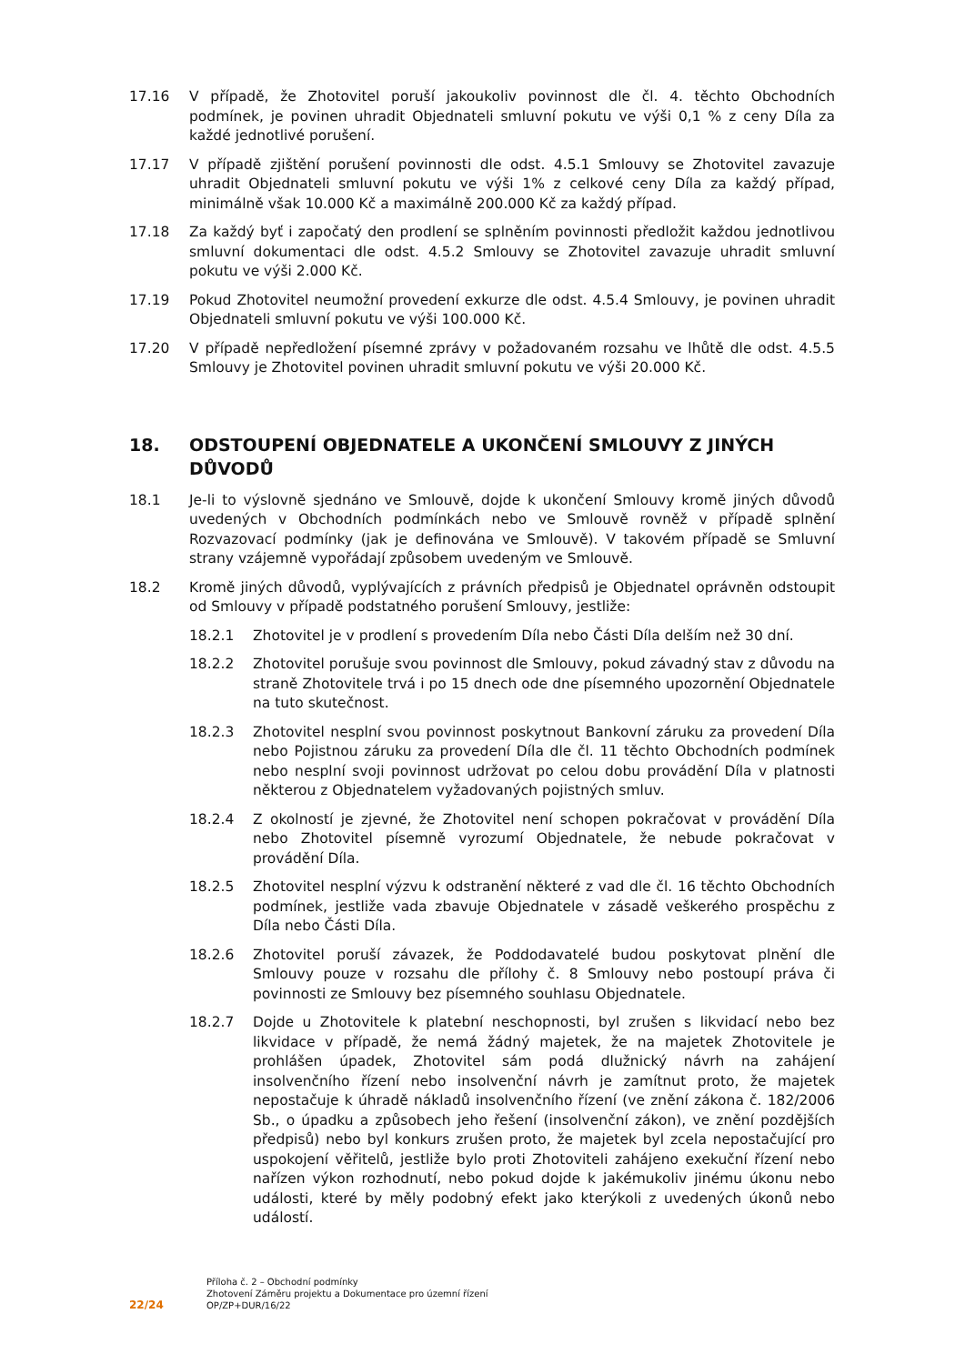17.16 V případě, že Zhotovitel poruší jakoukoliv povinnost dle čl. 4. těchto Obchodních podmínek, je povinen uhradit Objednateli smluvní pokutu ve výši 0,1 % z ceny Díla za každé jednotlivé porušení.
17.17 V případě zjištění porušení povinnosti dle odst. 4.5.1 Smlouvy se Zhotovitel zavazuje uhradit Objednateli smluvní pokutu ve výši 1% z celkové ceny Díla za každý případ, minimálně však 10.000 Kč a maximálně 200.000 Kč za každý případ.
17.18 Za každý byť i započatý den prodlení se splněním povinnosti předložit každou jednotlivou smluvní dokumentaci dle odst. 4.5.2 Smlouvy se Zhotovitel zavazuje uhradit smluvní pokutu ve výši 2.000 Kč.
17.19 Pokud Zhotovitel neumožní provedení exkurze dle odst. 4.5.4 Smlouvy, je povinen uhradit Objednateli smluvní pokutu ve výši 100.000 Kč.
17.20 V případě nepředložení písemné zprávy v požadovaném rozsahu ve lhůtě dle odst. 4.5.5 Smlouvy je Zhotovitel povinen uhradit smluvní pokutu ve výši 20.000 Kč.
18. ODSTOUPENÍ OBJEDNATELE A UKONČENÍ SMLOUVY Z JINÝCH DŮVODŮ
18.1 Je-li to výslovně sjednáno ve Smlouvě, dojde k ukončení Smlouvy kromě jiných důvodů uvedených v Obchodních podmínkách nebo ve Smlouvě rovněž v případě splnění Rozvazovací podmínky (jak je definována ve Smlouvě). V takovém případě se Smluvní strany vzájemně vypořádají způsobem uvedeným ve Smlouvě.
18.2 Kromě jiných důvodů, vyplývajících z právních předpisů je Objednatel oprávněn odstoupit od Smlouvy v případě podstatného porušení Smlouvy, jestliže:
18.2.1 Zhotovitel je v prodlení s provedením Díla nebo Části Díla delším než 30 dní.
18.2.2 Zhotovitel porušuje svou povinnost dle Smlouvy, pokud závadný stav z důvodu na straně Zhotovitele trvá i po 15 dnech ode dne písemného upozornění Objednatele na tuto skutečnost.
18.2.3 Zhotovitel nesplní svou povinnost poskytnout Bankovní záruku za provedení Díla nebo Pojistnou záruku za provedení Díla dle čl. 11 těchto Obchodních podmínek nebo nesplní svoji povinnost udržovat po celou dobu provádění Díla v platnosti některou z Objednatelem vyžadovaných pojistných smluv.
18.2.4 Z okolností je zjevné, že Zhotovitel není schopen pokračovat v provádění Díla nebo Zhotovitel písemně vyrozumí Objednatele, že nebude pokračovat v provádění Díla.
18.2.5 Zhotovitel nesplní výzvu k odstranění některé z vad dle čl. 16 těchto Obchodních podmínek, jestliže vada zbavuje Objednatele v zásadě veškerého prospěchu z Díla nebo Části Díla.
18.2.6 Zhotovitel poruší závazek, že Poddodavatelé budou poskytovat plnění dle Smlouvy pouze v rozsahu dle přílohy č. 8 Smlouvy nebo postoupí práva či povinnosti ze Smlouvy bez písemného souhlasu Objednatele.
18.2.7 Dojde u Zhotovitele k platební neschopnosti, byl zrušen s likvidací nebo bez likvidace v případě, že nemá žádný majetek, že na majetek Zhotovitele je prohlášen úpadek, Zhotovitel sám podá dlužnický návrh na zahájení insolvenčního řízení nebo insolvenční návrh je zamítnut proto, že majetek nepostačuje k úhradě nákladů insolvenčního řízení (ve znění zákona č. 182/2006 Sb., o úpadku a způsobech jeho řešení (insolvenční zákon), ve znění pozdějších předpisů) nebo byl konkurs zrušen proto, že majetek byl zcela nepostačující pro uspokojení věřitelů, jestliže bylo proti Zhotoviteli zahájeno exekuční řízení nebo nařízen výkon rozhodnutí, nebo pokud dojde k jakémukoliv jinému úkonu nebo události, které by měly podobný efekt jako kterýkoli z uvedených úkonů nebo událostí.
22/24
Příloha č. 2 – Obchodní podmínky
Zhotovení Záměru projektu a Dokumentace pro územní řízení
OP/ZP+DUR/16/22